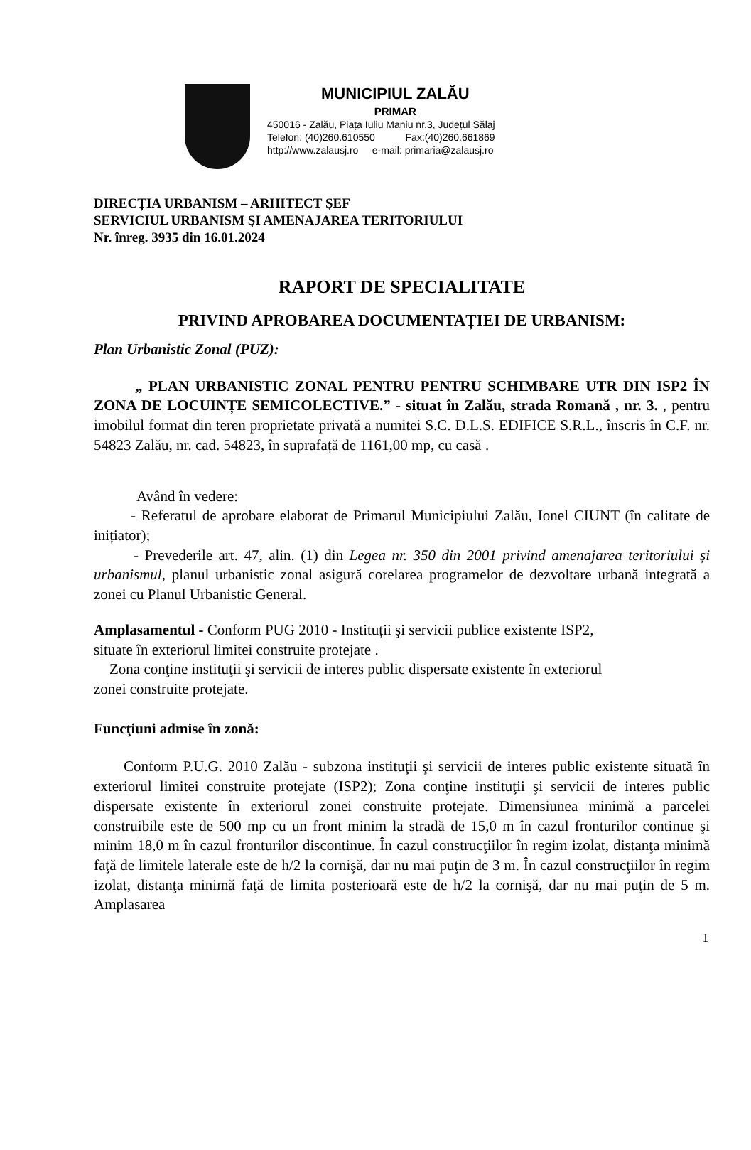MUNICIPIUL ZALĂU
PRIMAR
450016 - Zalău, Piața Iuliu Maniu nr.3, Județul Sălaj
Telefon: (40)260.610550 Fax:(40)260.661869
http://www.zalausj.ro e-mail: primaria@zalausj.ro
DIRECȚIA URBANISM – ARHITECT ŞEF
SERVICIUL URBANISM ŞI AMENAJAREA TERITORIULUI
Nr. înreg. 3935 din 16.01.2024
RAPORT DE SPECIALITATE
PRIVIND APROBAREA DOCUMENTAȚIEI DE URBANISM:
Plan Urbanistic Zonal (PUZ):
„ PLAN URBANISTIC ZONAL PENTRU PENTRU SCHIMBARE UTR DIN ISP2 ÎN ZONA DE LOCUINȚE SEMICOLECTIVE.” - situat în Zalău, strada Romană , nr. 3. , pentru imobilul format din teren proprietate privată a numitei S.C. D.L.S. EDIFICE S.R.L., înscris în C.F. nr. 54823 Zalău, nr. cad. 54823, în suprafață de 1161,00 mp, cu casă .
Având în vedere:
- Referatul de aprobare elaborat de Primarul Municipiului Zalău, Ionel CIUNT (în calitate de inițiator);
- Prevederile art. 47, alin. (1) din Legea nr. 350 din 2001 privind amenajarea teritoriului și urbanismul, planul urbanistic zonal asigură corelarea programelor de dezvoltare urbană integrată a zonei cu Planul Urbanistic General.
Amplasamentul - Conform PUG 2010 - Instituții şi servicii publice existente ISP2,
situate în exteriorul limitei construite protejate .
Zona conţine instituţii şi servicii de interes public dispersate existente în exteriorul
zonei construite protejate.
Funcţiuni admise în zonă:
Conform P.U.G. 2010 Zalău - subzona instituţii şi servicii de interes public existente situată în exteriorul limitei construite protejate (ISP2); Zona conţine instituţii şi servicii de interes public dispersate existente în exteriorul zonei construite protejate. Dimensiunea minimă a parcelei construibile este de 500 mp cu un front minim la stradă de 15,0 m în cazul fronturilor continue şi minim 18,0 m în cazul fronturilor discontinue. În cazul construcţiilor în regim izolat, distanţa minimă faţă de limitele laterale este de h/2 la cornişă, dar nu mai puţin de 3 m. În cazul construcţiilor în regim izolat, distanţa minimă faţă de limita posterioară este de h/2 la cornişă, dar nu mai puţin de 5 m. Amplasarea
1